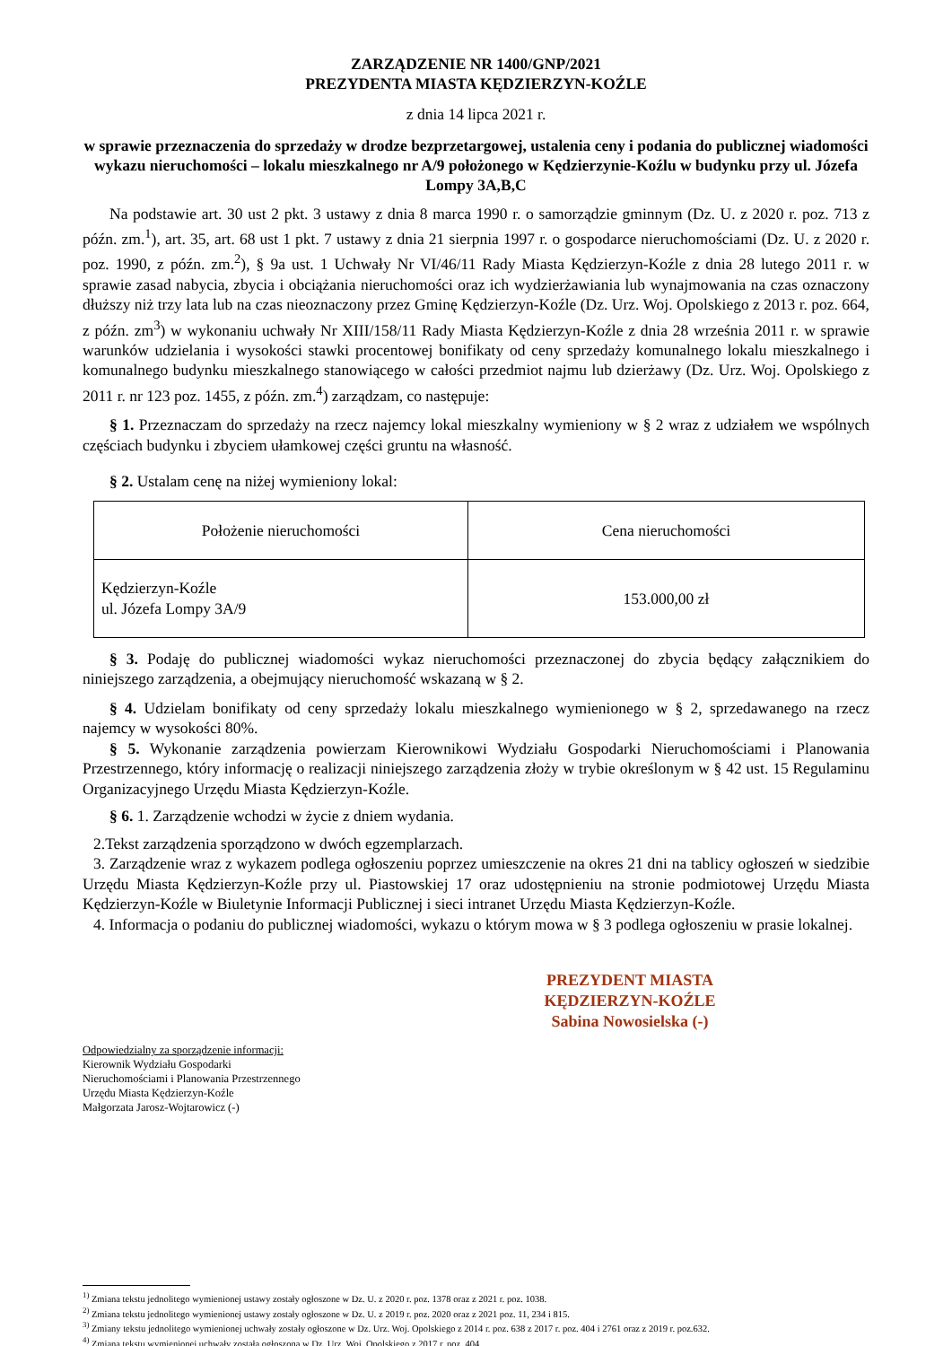ZARZĄDZENIE NR 1400/GNP/2021
PREZYDENTA MIASTA KĘDZIERZYN-KOŹLE
z dnia 14 lipca 2021 r.
w sprawie przeznaczenia do sprzedaży w drodze bezprzetargowej, ustalenia ceny i podania do publicznej wiadomości wykazu nieruchomości – lokalu mieszkalnego nr A/9 położonego w Kędzierzynie-Koźlu w budynku przy ul. Józefa Lompy 3A,B,C
Na podstawie art. 30 ust 2 pkt. 3 ustawy z dnia 8 marca 1990 r. o samorządzie gminnym (Dz. U. z 2020 r. poz. 713 z późn. zm.<sup>1</sup>), art. 35, art. 68 ust 1 pkt. 7 ustawy z dnia 21 sierpnia 1997 r. o gospodarce nieruchomościami (Dz. U. z 2020 r. poz. 1990, z późn. zm.<sup>2</sup>), § 9a ust. 1 Uchwały Nr VI/46/11 Rady Miasta Kędzierzyn-Koźle z dnia 28 lutego 2011 r. w sprawie zasad nabycia, zbycia i obciążania nieruchomości oraz ich wydzierżawiania lub wynajmowania na czas oznaczony dłuższy niż trzy lata lub na czas nieoznaczony przez Gminę Kędzierzyn-Koźle (Dz. Urz. Woj. Opolskiego z 2013 r. poz. 664, z późn. zm<sup>3</sup>) w wykonaniu uchwały Nr XIII/158/11 Rady Miasta Kędzierzyn-Koźle z dnia 28 września 2011 r. w sprawie warunków udzielania i wysokości stawki procentowej bonifikaty od ceny sprzedaży komunalnego lokalu mieszkalnego i komunalnego budynku mieszkalnego stanowiącego w całości przedmiot najmu lub dzierżawy (Dz. Urz. Woj. Opolskiego z 2011 r. nr 123 poz. 1455, z późn. zm.<sup>4</sup>) zarządzam, co następuje:
§ 1. Przeznaczam do sprzedaży na rzecz najemcy lokal mieszkalny wymieniony w § 2 wraz z udziałem we wspólnych częściach budynku i zbyciem ułamkowej części gruntu na własność.
§ 2. Ustalam cenę na niżej wymieniony lokal:
| Położenie nieruchomości | Cena nieruchomości |
| Kędzierzyn-Koźle ul. Józefa Lompy 3A/9 | 153.000,00 zł |
§ 3. Podaję do publicznej wiadomości wykaz nieruchomości przeznaczonej do zbycia będący załącznikiem do niniejszego zarządzenia, a obejmujący nieruchomość wskazaną w § 2.
§ 4. Udzielam bonifikaty od ceny sprzedaży lokalu mieszkalnego wymienionego w § 2, sprzedawanego na rzecz najemcy w wysokości 80%.
§ 5. Wykonanie zarządzenia powierzam Kierownikowi Wydziału Gospodarki Nieruchomościami i Planowania Przestrzennego, który informację o realizacji niniejszego zarządzenia złoży w trybie określonym w § 42 ust. 15 Regulaminu Organizacyjnego Urzędu Miasta Kędzierzyn-Koźle.
§ 6. 1. Zarządzenie wchodzi w życie z dniem wydania.
2.Tekst zarządzenia sporządzono w dwóch egzemplarzach.
3. Zarządzenie wraz z wykazem podlega ogłoszeniu poprzez umieszczenie na okres 21 dni na tablicy ogłoszeń w siedzibie Urzędu Miasta Kędzierzyn-Koźle przy ul. Piastowskiej 17 oraz udostępnieniu na stronie podmiotowej Urzędu Miasta Kędzierzyn-Koźle w Biuletynie Informacji Publicznej i sieci intranet Urzędu Miasta Kędzierzyn-Koźle.
4. Informacja o podaniu do publicznej wiadomości, wykazu o którym mowa w § 3 podlega ogłoszeniu w prasie lokalnej.
PREZYDENT MIASTA
KĘDZIERZYN-KOŹLE
Sabina Nowosielska (-)
Odpowiedzialny za sporządzenie informacji:
Kierownik Wydziału Gospodarki
Nieruchomościami i Planowania Przestrzennego
Urzędu Miasta Kędzierzyn-Koźle
Małgorzata Jarosz-Wojtarowicz (-)
<sup>1)</sup> Zmiana tekstu jednolitego wymienionej ustawy zostały ogłoszone w Dz. U. z 2020 r. poz. 1378 oraz z 2021 r. poz. 1038.
<sup>2)</sup> Zmiana tekstu jednolitego wymienionej ustawy zostały ogłoszone w Dz. U. z 2019 r. poz. 2020 oraz z 2021 poz. 11, 234 i 815.
<sup>3)</sup> Zmiany tekstu jednolitego wymienionej uchwały zostały ogłoszone w Dz. Urz. Woj. Opolskiego z 2014 r. poz. 638 z 2017 r. poz. 404 i 2761 oraz z 2019 r. poz.632.
<sup>4)</sup> Zmiana tekstu wymienionej uchwały została ogłoszona w Dz. Urz. Woj. Opolskiego z 2017 r. poz. 404.